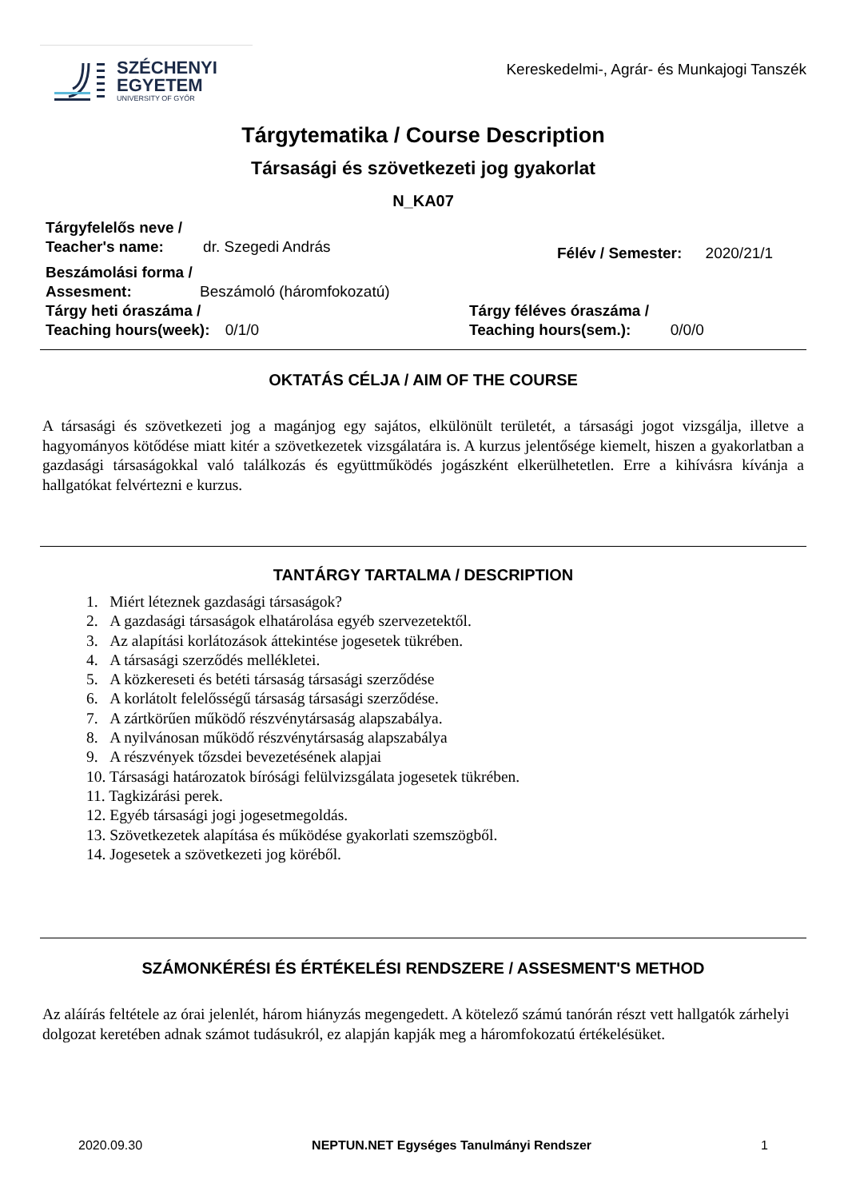SZÉCHENYI
EGYETEM
UNIVERSITY OF GYŐR
Kereskedelmi-, Agrár- és Munkajogi Tanszék
Tárgytematika / Course Description
Társasági és szövetkezeti jog gyakorlat
N_KA07
Tárgyfelelős neve /
Teacher's name: dr. Szegedi András
Félév / Semester: 2020/21/1
Beszámolási forma /
Assesment: Beszámoló (háromfokozatú)
Tárgy heti óraszáma /
Teaching hours(week): 0/1/0
Tárgy féléves óraszáma /
Teaching hours(sem.): 0/0/0
OKTATÁS CÉLJA / AIM OF THE COURSE
A társasági és szövetkezeti jog a magánjog egy sajátos, elkülönült területét, a társasági jogot vizsgálja, illetve a hagyományos kötődése miatt kitér a szövetkezetek vizsgálatára is. A kurzus jelentősége kiemelt, hiszen a gyakorlatban a gazdasági társaságokkal való találkozás és együttműködés jogászként elkerülhetetlen. Erre a kihívásra kívánja a hallgatókat felvértezni e kurzus.
TANTÁRGY TARTALMA / DESCRIPTION
1. Miért léteznek gazdasági társaságok?
2. A gazdasági társaságok elhatárolása egyéb szervezetektől.
3. Az alapítási korlátozások áttekintése jogesetek tükrében.
4. A társasági szerződés mellékletei.
5. A közkereseti és betéti társaság társasági szerződése
6. A korlátolt felelősségű társaság társasági szerződése.
7. A zártkörűen működő részvénytársaság alapszabálya.
8. A nyilvánosan működő részvénytársaság alapszabálya
9. A részvények tőzsdei bevezetésének alapjai
10. Társasági határozatok bírósági felülvizsgálata jogesetek tükrében.
11. Tagkizárási perek.
12. Egyéb társasági jogi jogesetmegoldás.
13. Szövetkezetek alapítása és működése gyakorlati szemszögből.
14. Jogesetek a szövetkezeti jog köréből.
SZÁMONKÉRÉSI ÉS ÉRTÉKELÉSI RENDSZERE / ASSESMENT'S METHOD
Az aláírás feltétele az órai jelenlét, három hiányzás megengedett. A kötelező számú tanórán részt vett hallgatók zárhelyi dolgozat keretében adnak számot tudásukról, ez alapján kapják meg a háromfokozatú értékelésüket.
2020.09.30 NEPTUN.NET Egységes Tanulmányi Rendszer 1